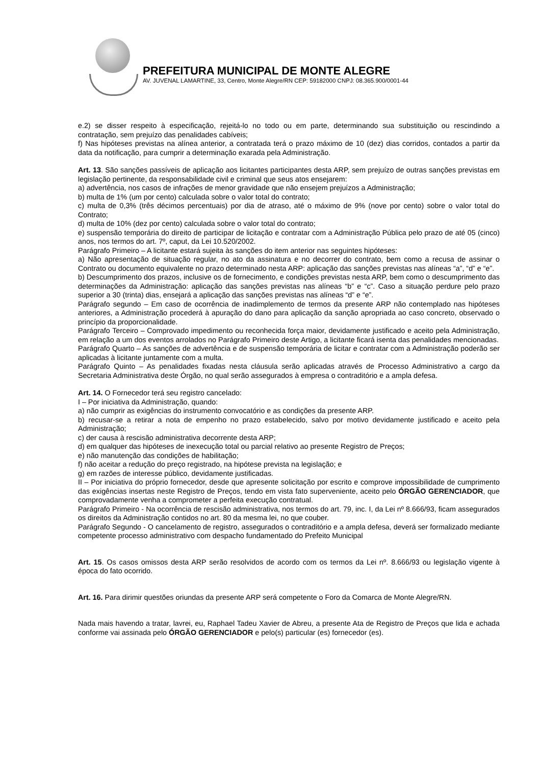PREFEITURA MUNICIPAL DE MONTE ALEGRE
AV. JUVENAL LAMARTINE, 33, Centro, Monte Alegre/RN CEP: 59182000 CNPJ: 08.365.900/0001-44
e.2) se disser respeito à especificação, rejeitá-lo no todo ou em parte, determinando sua substituição ou rescindindo a contratação, sem prejuízo das penalidades cabíveis;
f) Nas hipóteses previstas na alínea anterior, a contratada terá o prazo máximo de 10 (dez) dias corridos, contados a partir da data da notificação, para cumprir a determinação exarada pela Administração.
Art. 13. São sanções passíveis de aplicação aos licitantes participantes desta ARP, sem prejuízo de outras sanções previstas em legislação pertinente, da responsabilidade civil e criminal que seus atos ensejarem:
a) advertência, nos casos de infrações de menor gravidade que não ensejem prejuízos a Administração;
b) multa de 1% (um por cento) calculada sobre o valor total do contrato;
c) multa de 0,3% (três décimos percentuais) por dia de atraso, até o máximo de 9% (nove por cento) sobre o valor total do Contrato;
d) multa de 10% (dez por cento) calculada sobre o valor total do contrato;
e) suspensão temporária do direito de participar de licitação e contratar com a Administração Pública pelo prazo de até 05 (cinco) anos, nos termos do art. 7º, caput, da Lei 10.520/2002.
Parágrafo Primeiro – A licitante estará sujeita às sanções do item anterior nas seguintes hipóteses:
a) Não apresentação de situação regular, no ato da assinatura e no decorrer do contrato, bem como a recusa de assinar o Contrato ou documento equivalente no prazo determinado nesta ARP: aplicação das sanções previstas nas alíneas “a”, “d” e “e”.
b) Descumprimento dos prazos, inclusive os de fornecimento, e condições previstas nesta ARP, bem como o descumprimento das determinações da Administração: aplicação das sanções previstas nas alíneas “b” e “c”. Caso a situação perdure pelo prazo superior a 30 (trinta) dias, ensejará a aplicação das sanções previstas nas alíneas “d” e “e”.
Parágrafo segundo – Em caso de ocorrência de inadimplemento de termos da presente ARP não contemplado nas hipóteses anteriores, a Administração procederá à apuração do dano para aplicação da sanção apropriada ao caso concreto, observado o princípio da proporcionalidade.
Parágrafo Terceiro – Comprovado impedimento ou reconhecida força maior, devidamente justificado e aceito pela Administração, em relação a um dos eventos arrolados no Parágrafo Primeiro deste Artigo, a licitante ficará isenta das penalidades mencionadas.
Parágrafo Quarto – As sanções de advertência e de suspensão temporária de licitar e contratar com a Administração poderão ser aplicadas à licitante juntamente com a multa.
Parágrafo Quinto – As penalidades fixadas nesta cláusula serão aplicadas através de Processo Administrativo a cargo da Secretaria Administrativa deste Órgão, no qual serão assegurados à empresa o contraditório e a ampla defesa.
Art. 14. O Fornecedor terá seu registro cancelado:
I – Por iniciativa da Administração, quando:
a) não cumprir as exigências do instrumento convocatório e as condições da presente ARP.
b) recusar-se a retirar a nota de empenho no prazo estabelecido, salvo por motivo devidamente justificado e aceito pela Administração;
c) der causa à rescisão administrativa decorrente desta ARP;
d) em qualquer das hipóteses de inexecução total ou parcial relativo ao presente Registro de Preços;
e) não manutenção das condições de habilitação;
f) não aceitar a redução do preço registrado, na hipótese prevista na legislação; e
g) em razões de interesse público, devidamente justificadas.
II – Por iniciativa do próprio fornecedor, desde que apresente solicitação por escrito e comprove impossibilidade de cumprimento das exigências insertas neste Registro de Preços, tendo em vista fato superveniente, aceito pelo ÓRGÃO GERENCIADOR, que comprovadamente venha a comprometer a perfeita execução contratual.
Parágrafo Primeiro - Na ocorrência de rescisão administrativa, nos termos do art. 79, inc. I, da Lei nº 8.666/93, ficam assegurados os direitos da Administração contidos no art. 80 da mesma lei, no que couber.
Parágrafo Segundo - O cancelamento de registro, assegurados o contraditório e a ampla defesa, deverá ser formalizado mediante competente processo administrativo com despacho fundamentado do Prefeito Municipal
Art. 15. Os casos omissos desta ARP serão resolvidos de acordo com os termos da Lei nº. 8.666/93 ou legislação vigente à época do fato ocorrido.
Art. 16. Para dirimir questões oriundas da presente ARP será competente o Foro da Comarca de Monte Alegre/RN.
Nada mais havendo a tratar, lavrei, eu, Raphael Tadeu Xavier de Abreu, a presente Ata de Registro de Preços que lida e achada conforme vai assinada pelo ÓRGÃO GERENCIADOR e pelo(s) particular (es) fornecedor (es).